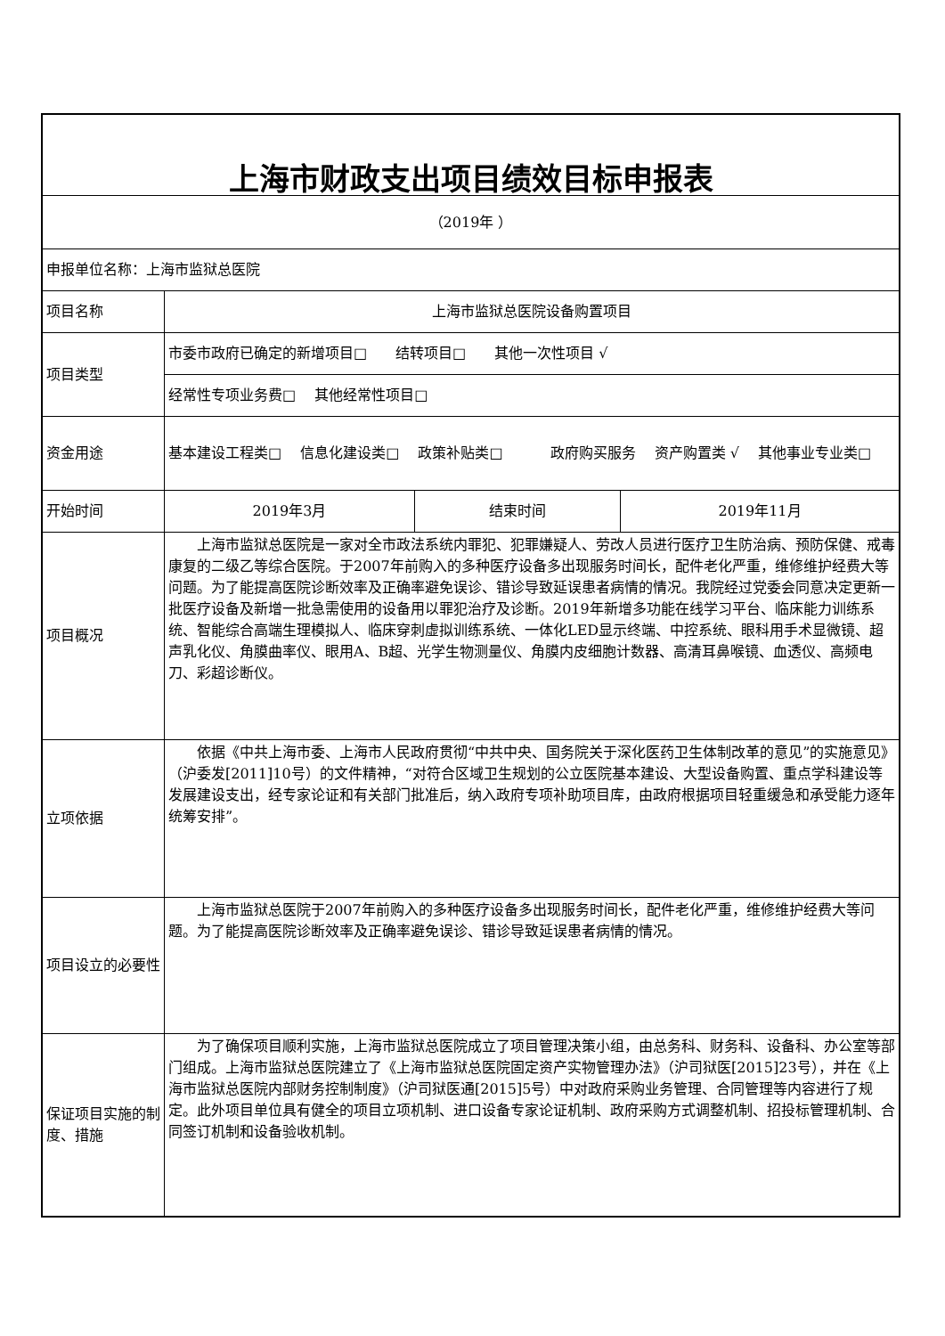| 上海市财政支出项目绩效目标申报表 | | | |
| （2019年 ） | | | |
| 申报单位名称：上海市监狱总医院 | | | |
| 项目名称 | 上海市监狱总医院设备购置项目 | | |
| 项目类型 | 市委市政府已确定的新增项目□ 结转项目□ 其他一次性项目 √ | | |
| | 经常性专项业务费□ 其他经常性项目□ | | |
| 资金用途 | 基本建设工程类□ 信息化建设类□ 政策补贴类□ 政府购买服务 资产购置类 √ 其他事业专业类□ | | |
| 开始时间 | 2019年3月 | 结束时间 | 2019年11月 |
| 项目概况 | 上海市监狱总医院是一家对全市政法系统内罪犯、犯罪嫌疑人、劳改人员进行医疗卫生防治病、预防保健、戒毒康复的二级乙等综合医院。于2007年前购入的多种医疗设备多出现服务时间长，配件老化严重，维修维护经费大等问题。为了能提高医院诊断效率及正确率避免误诊、错诊导致延误患者病情的情况。我院经过党委会同意决定更新一批医疗设备及新增一批急需使用的设备用以罪犯治疗及诊断。2019年新增多功能在线学习平台、临床能力训练系统、智能综合高端生理模拟人、临床穿刺虚拟训练系统、一体化LED显示终端、中控系统、眼科用手术显微镜、超声乳化仪、角膜曲率仪、眼用A、B超、光学生物测量仪、角膜内皮细胞计数器、高清耳鼻喉镜、血透仪、高频电刀、彩超诊断仪。 | | |
| 立项依据 | 依据《中共上海市委、上海市人民政府贯彻“中共中央、国务院关于深化医药卫生体制改革的意见”的实施意见》（沪委发[2011]10号）的文件精神，“对符合区域卫生规划的公立医院基本建设、大型设备购置、重点学科建设等发展建设支出，经专家论证和有关部门批准后，纳入政府专项补助项目库，由政府根据项目轻重缓急和承受能力逐年统筹安排”。 | | |
| 项目设立的必要性 | 上海市监狱总医院于2007年前购入的多种医疗设备多出现服务时间长，配件老化严重，维修维护经费大等问题。为了能提高医院诊断效率及正确率避免误诊、错诊导致延误患者病情的情况。 | | |
| 保证项目实施的制度、措施 | 为了确保项目顺利实施，上海市监狱总医院成立了项目管理决策小组，由总务科、财务科、设备科、办公室等部门组成。上海市监狱总医院建立了《上海市监狱总医院固定资产实物管理办法》（沪司狱医[2015]23号），并在《上海市监狱总医院内部财务控制制度》（沪司狱医通[2015]5号）中对政府采购业务管理、合同管理等内容进行了规定。此外项目单位具有健全的项目立项机制、进口设备专家论证机制、政府采购方式调整机制、招投标管理机制、合同签订机制和设备验收机制。 | | |